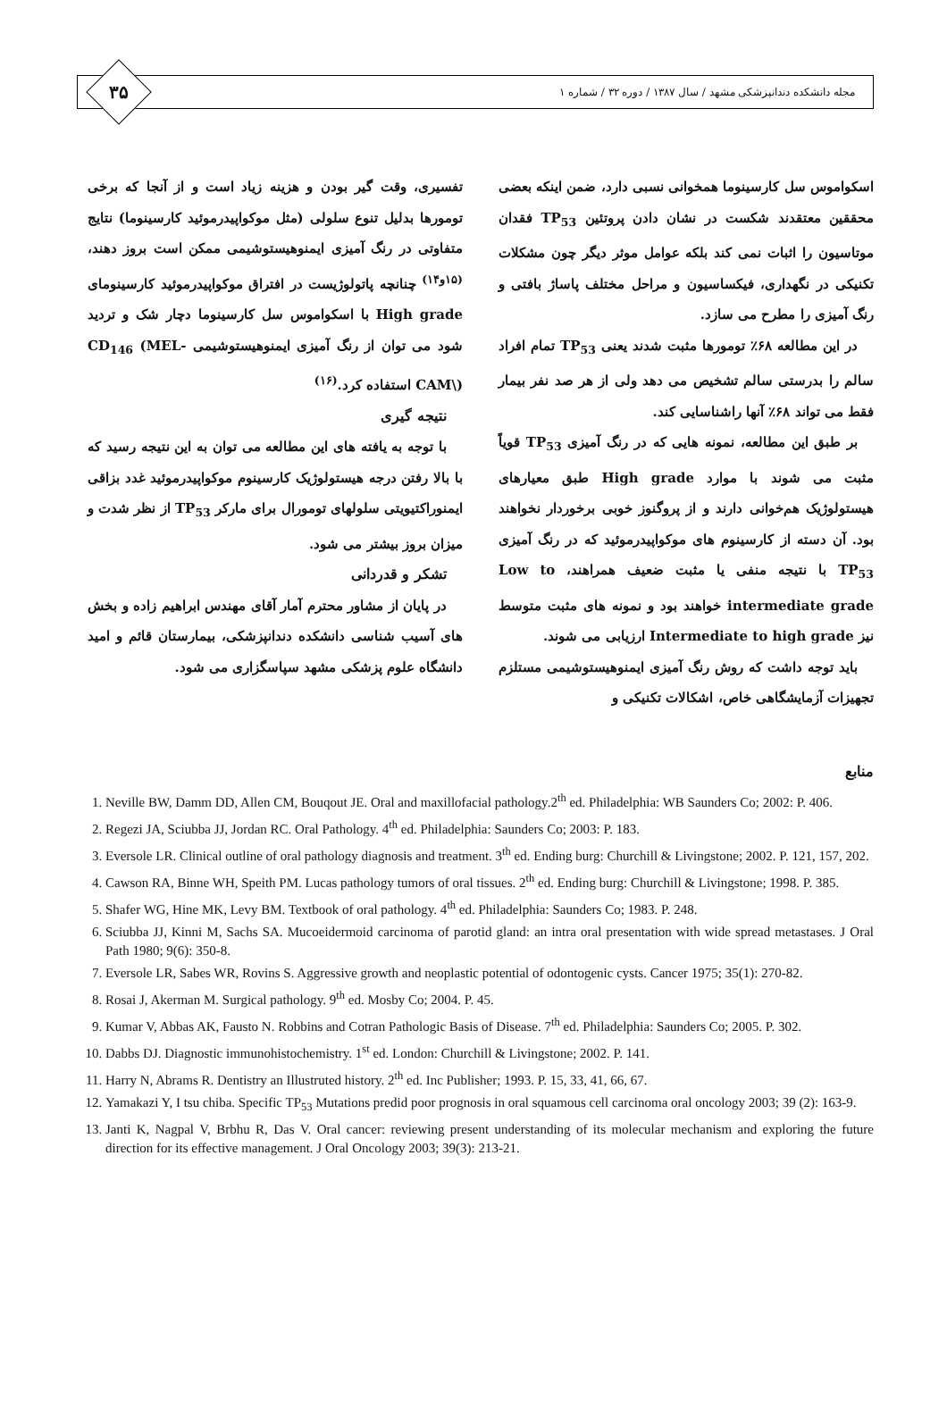۳۵
مجله دانشکده دندانپزشکی مشهد / سال ۱۳۸۷ / دوره ۳۲ / شماره ۱
اسکواموس سل کارسینوما همخوانی نسبی دارد، ضمن اینکه بعضی محققین معتقدند شکست در نشان دادن پروتئین TP<sub>53</sub> فقدان موتاسیون را اثبات نمی کند بلکه عوامل موثر دیگر چون مشکلات تکنیکی در نگهداری، فیکساسیون و مراحل مختلف پاساژ بافتی و رنگ آمیزی را مطرح می سازد.
در این مطالعه ۶۸٪ تومورها مثبت شدند یعنی TP<sub>53</sub> تمام افراد سالم را بدرستی سالم تشخیص می دهد ولی از هر صد نفر بیمار فقط می تواند ۶۸٪ آنها راشناسایی کند.
بر طبق این مطالعه، نمونه هایی که در رنگ آمیزی TP<sub>53</sub> قویاً مثبت می شوند با موارد High grade طبق معیارهای هیستولوژیک هم‌خوانی دارند و از پروگنوز خوبی برخوردار نخواهند بود. آن دسته از کارسینوم های موکواپیدرموئید که در رنگ آمیزی TP<sub>53</sub> با نتیجه منفی یا مثبت ضعیف همراهند، Low to intermediate grade خواهند بود و نمونه های مثبت متوسط نیز Intermediate to high grade ارزیابی می شوند.
باید توجه داشت که روش رنگ آمیزی ایمنوهیستوشیمی مستلزم تجهیزات آزمایشگاهی خاص، اشکالات تکنیکی و
تفسیری، وقت گیر بودن و هزینه زیاد است و از آنجا که برخی تومورها بدلیل تنوع سلولی (مثل موکواپیدرموئید کارسینوما) نتایج متفاوتی در رنگ آمیزی ایمنوهیستوشیمی ممکن است بروز دهند،<sup>(۱۵و۱۴)</sup> چنانچه پاتولوژیست در افتراق موکواپیدرموئید کارسینومای High grade با اسکواموس سل کارسینوما دچار شک و تردید شود می توان از رنگ آمیزی ایمنوهیستوشیمی CD<sub>146</sub> (MEL-CAM\) استفاده کرد.<sup>(۱۶)</sup>
نتیجه گیری
با توجه به یافته های این مطالعه می توان به این نتیجه رسید که با بالا رفتن درجه هیستولوژیک کارسینوم موکواپیدرموئید غدد بزاقی ایمنوراکتیویتی سلولهای تومورال برای مارکر TP<sub>53</sub> از نظر شدت و میزان بروز بیشتر می شود.
تشکر و قدردانی
در پایان از مشاور محترم آمار آقای مهندس ابراهیم زاده و بخش های آسیب شناسی دانشکده دندانپزشکی، بیمارستان قائم و امید دانشگاه علوم پزشکی مشهد سپاسگزاری می شود.
منابع
1. Neville BW, Damm DD, Allen CM, Bouqout JE. Oral and maxillofacial pathology.2<sup>th</sup> ed. Philadelphia: WB Saunders Co; 2002: P. 406.
2. Regezi JA, Sciubba JJ, Jordan RC. Oral Pathology. 4<sup>th</sup> ed. Philadelphia: Saunders Co; 2003: P. 183.
3. Eversole LR. Clinical outline of oral pathology diagnosis and treatment. 3<sup>th</sup> ed. Ending burg: Churchill & Livingstone; 2002. P. 121, 157, 202.
4. Cawson RA, Binne WH, Speith PM. Lucas pathology tumors of oral tissues. 2<sup>th</sup> ed. Ending burg: Churchill & Livingstone; 1998. P. 385.
5. Shafer WG, Hine MK, Levy BM. Textbook of oral pathology. 4<sup>th</sup> ed. Philadelphia: Saunders Co; 1983. P. 248.
6. Sciubba JJ, Kinni M, Sachs SA. Mucoeidermoid carcinoma of parotid gland: an intra oral presentation with wide spread metastases. J Oral Path 1980; 9(6): 350-8.
7. Eversole LR, Sabes WR, Rovins S. Aggressive growth and neoplastic potential of odontogenic cysts. Cancer 1975; 35(1): 270-82.
8. Rosai J, Akerman M. Surgical pathology. 9<sup>th</sup> ed. Mosby Co; 2004. P. 45.
9. Kumar V, Abbas AK, Fausto N. Robbins and Cotran Pathologic Basis of Disease. 7<sup>th</sup> ed. Philadelphia: Saunders Co; 2005. P. 302.
10. Dabbs DJ. Diagnostic immunohistochemistry. 1<sup>st</sup> ed. London: Churchill & Livingstone; 2002. P. 141.
11. Harry N, Abrams R. Dentistry an Illustruted history. 2<sup>th</sup> ed. Inc Publisher; 1993. P. 15, 33, 41, 66, 67.
12. Yamakazi Y, I tsu chiba. Specific TP<sub>53</sub> Mutations predid poor prognosis in oral squamous cell carcinoma oral oncology 2003; 39 (2): 163-9.
13. Janti K, Nagpal V, Brbhu R, Das V. Oral cancer: reviewing present understanding of its molecular mechanism and exploring the future direction for its effective management. J Oral Oncology 2003; 39(3): 213-21.